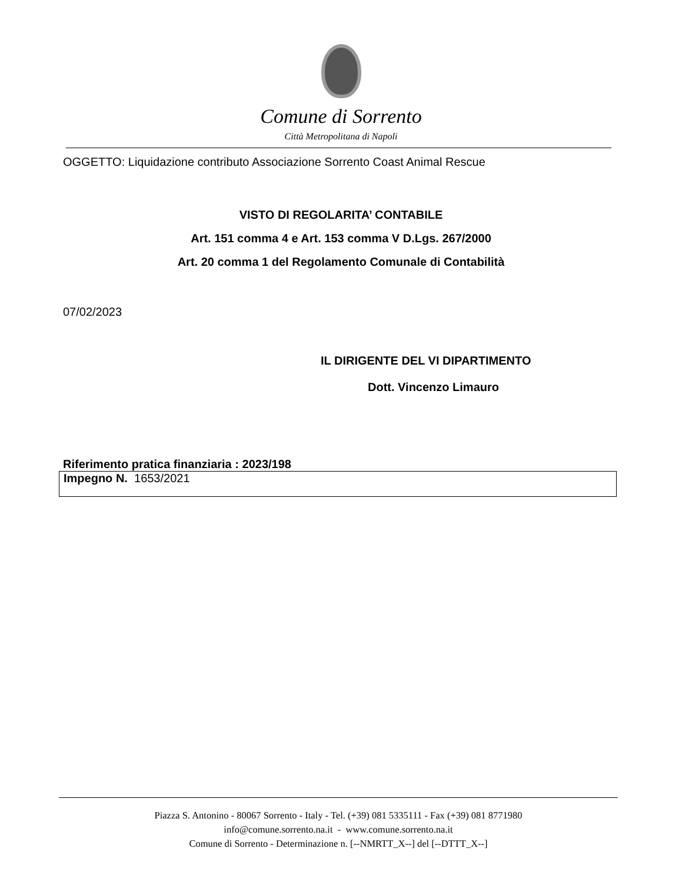Comune di Sorrento
Città Metropolitana di Napoli
OGGETTO: Liquidazione contributo Associazione Sorrento Coast Animal Rescue
VISTO DI REGOLARITA’ CONTABILE
Art. 151 comma 4 e Art. 153 comma V D.Lgs. 267/2000
Art. 20 comma 1 del Regolamento Comunale di Contabilità
07/02/2023
IL DIRIGENTE DEL VI DIPARTIMENTO
Dott. Vincenzo Limauro
Riferimento pratica finanziaria : 2023/198
| Impegno N. 1653/2021 |
Piazza S. Antonino - 80067 Sorrento - Italy - Tel. (+39) 081 5335111 - Fax (+39) 081 8771980
info@comune.sorrento.na.it - www.comune.sorrento.na.it
Comune di Sorrento - Determinazione n. [--NMRTT_X--] del [--DTTT_X--]